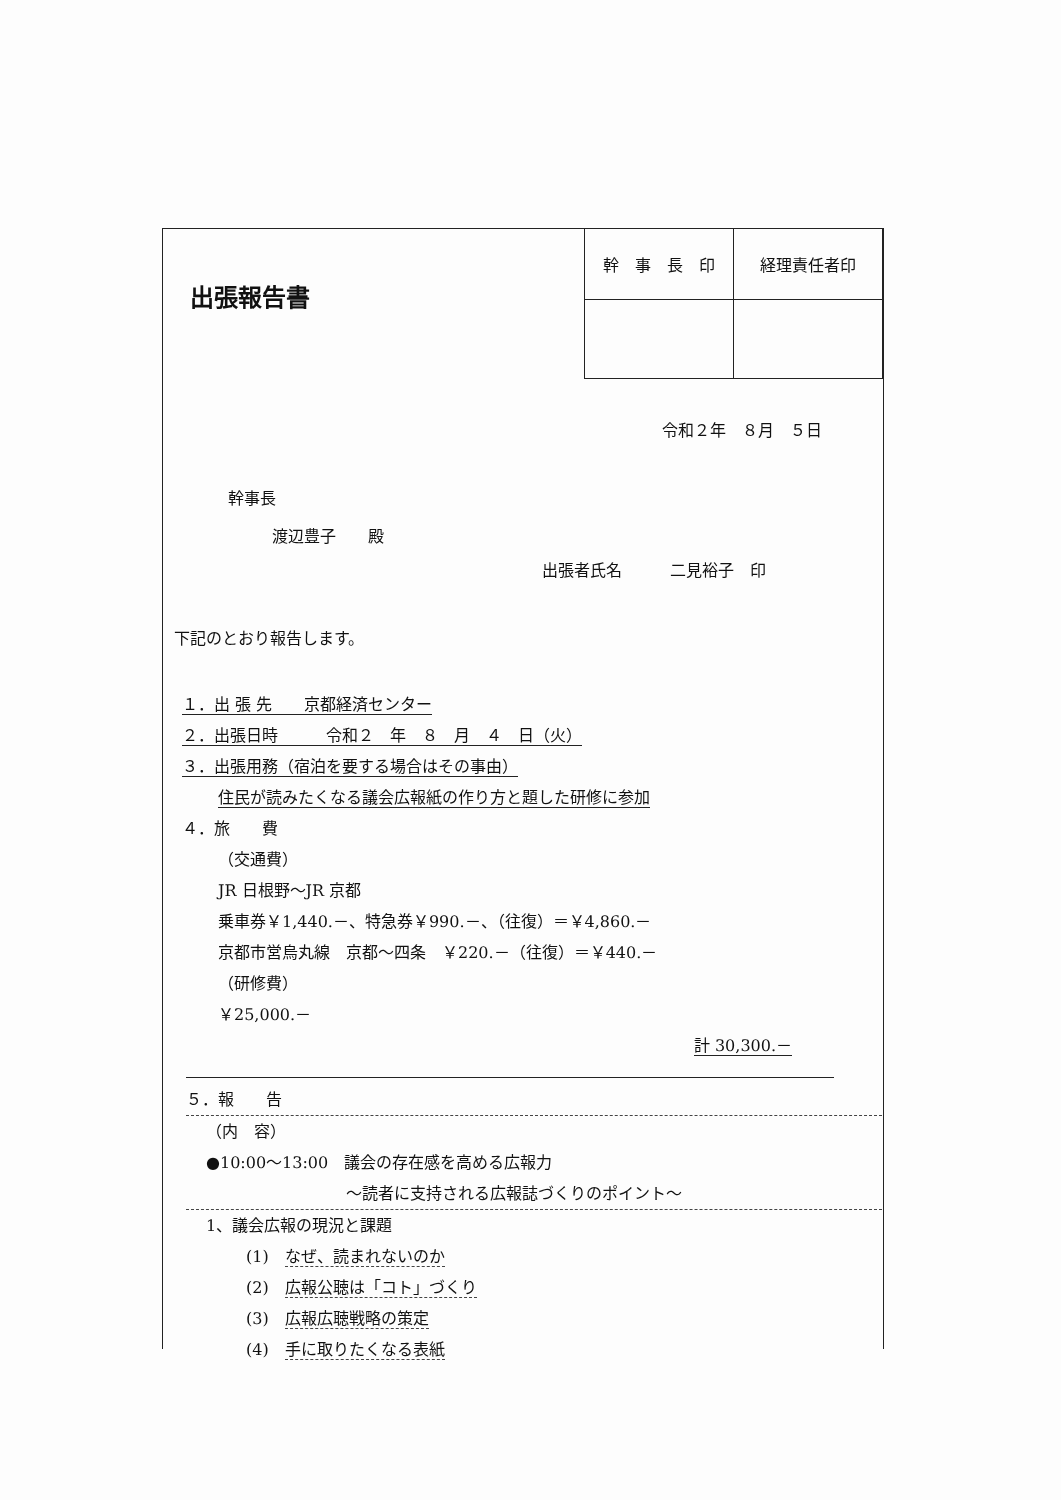出張報告書
| 幹 事 長 印 | 経理責任者印 |
| --- | --- |
令和２年　８月　５日
幹事長
渡辺豊子　　殿
出張者氏名　　　二見裕子　印
下記のとおり報告します。
１．出 張 先　　京都経済センター
２．出張日時　　　令和２　年　８　月　４　日（火）
３．出張用務（宿泊を要する場合はその事由）
住民が読みたくなる議会広報紙の作り方と題した研修に参加
４．旅　　費
（交通費）
JR 日根野～JR 京都
乗車券￥1,440.－、特急券￥990.－、（往復）＝￥4,860.－
京都市営烏丸線　京都～四条　￥220.－（往復）＝￥440.－
（研修費）
￥25,000.－
計 30,300.－
５．報　　告
（内　容）
●10:00～13:00　議会の存在感を高める広報力
～読者に支持される広報誌づくりのポイント～
1、議会広報の現況と課題
(1)　なぜ、読まれないのか
(2)　広報公聴は「コト」づくり
(3)　広報広聴戦略の策定
(4)　手に取りたくなる表紙